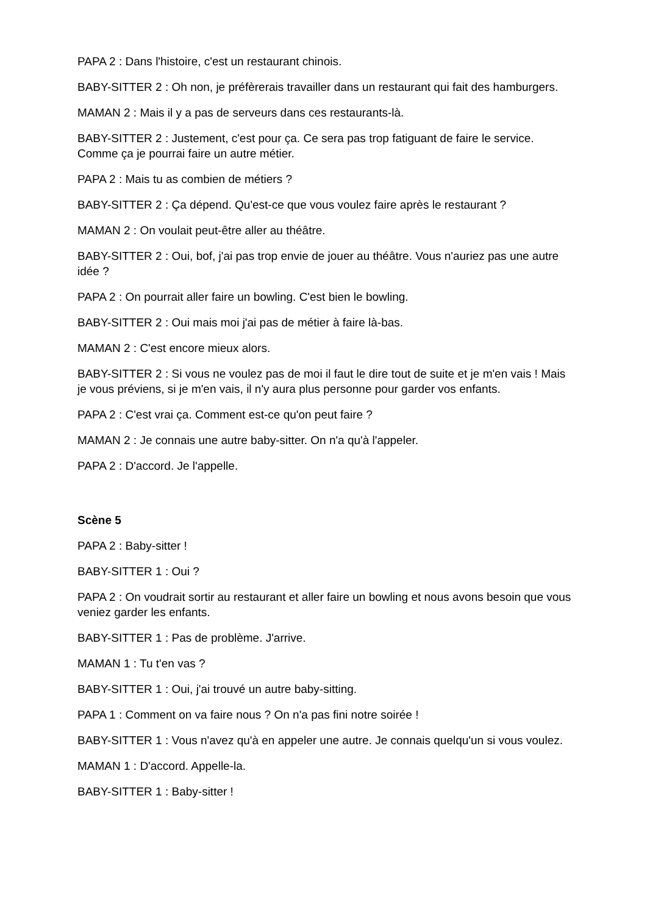PAPA 2 : Dans l'histoire, c'est un restaurant chinois.
BABY-SITTER 2 : Oh non, je préfèrerais travailler dans un restaurant qui fait des hamburgers.
MAMAN 2 : Mais il y a pas de serveurs dans ces restaurants-là.
BABY-SITTER 2 : Justement, c'est pour ça. Ce sera pas trop fatiguant de faire le service. Comme ça je pourrai faire un autre métier.
PAPA 2 : Mais tu as combien de métiers ?
BABY-SITTER 2 : Ça dépend. Qu'est-ce que vous voulez faire après le restaurant ?
MAMAN 2 : On voulait peut-être aller au théâtre.
BABY-SITTER 2 : Oui, bof, j'ai pas trop envie de jouer au théâtre. Vous n'auriez pas une autre idée ?
PAPA 2 : On pourrait aller faire un bowling. C'est bien le bowling.
BABY-SITTER 2 : Oui mais moi j'ai pas de métier à faire là-bas.
MAMAN 2 : C'est encore mieux alors.
BABY-SITTER 2 : Si vous ne voulez pas de moi il faut le dire tout de suite et je m'en vais ! Mais je vous préviens, si je m'en vais, il n'y aura plus personne pour garder vos enfants.
PAPA 2 : C'est vrai ça. Comment est-ce qu'on peut faire ?
MAMAN 2 : Je connais une autre baby-sitter. On n'a qu'à l'appeler.
PAPA 2 : D'accord. Je l'appelle.
Scène 5
PAPA 2 : Baby-sitter !
BABY-SITTER 1 : Oui ?
PAPA 2 : On voudrait sortir au restaurant et aller faire un bowling et nous avons besoin que vous veniez garder les enfants.
BABY-SITTER 1 : Pas de problème. J'arrive.
MAMAN 1 : Tu t'en vas ?
BABY-SITTER 1 : Oui, j'ai trouvé un autre baby-sitting.
PAPA 1 : Comment on va faire nous ? On n'a pas fini notre soirée !
BABY-SITTER 1 : Vous n'avez qu'à en appeler une autre. Je connais quelqu'un si vous voulez.
MAMAN 1 : D'accord. Appelle-la.
BABY-SITTER 1 : Baby-sitter !